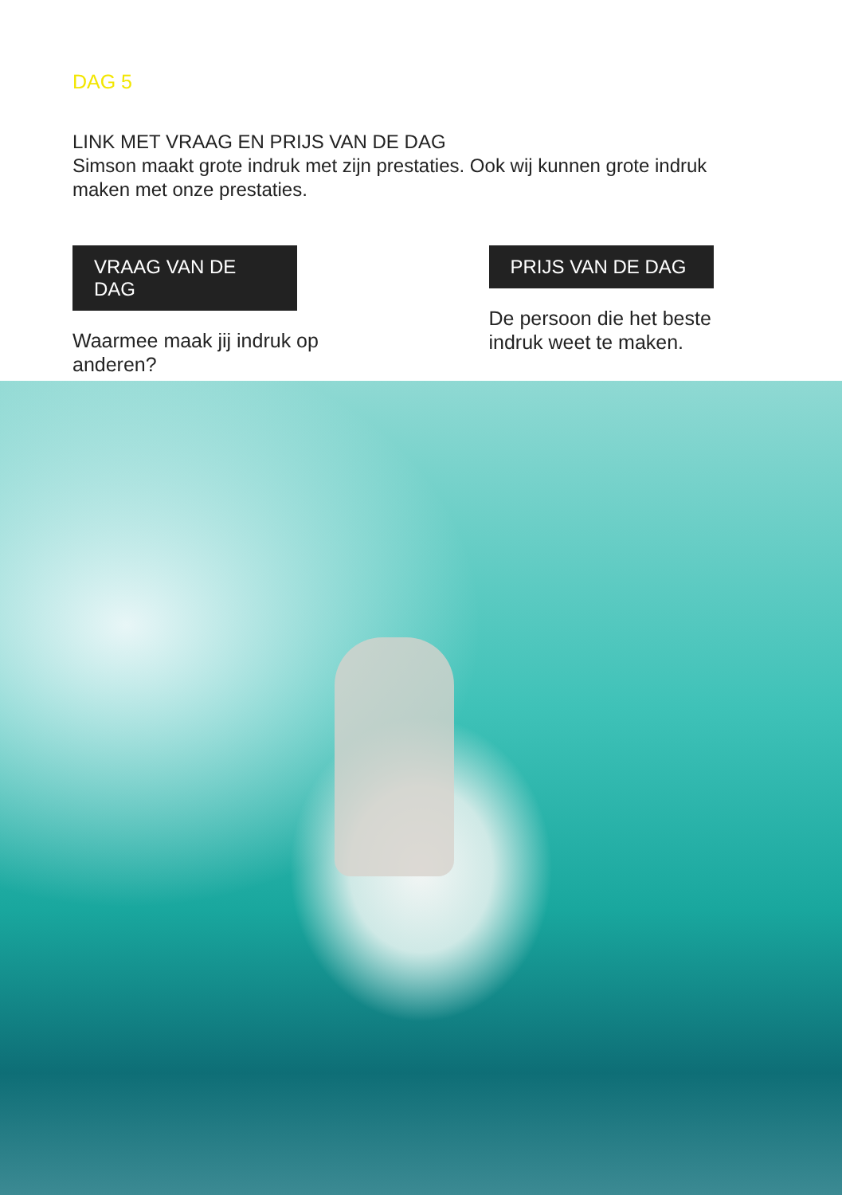DAG 5
LINK MET VRAAG EN PRIJS VAN DE DAG
Simson maakt grote indruk met zijn prestaties. Ook wij kunnen grote indruk maken met onze prestaties.
VRAAG VAN DE DAG
Waarmee maak jij indruk op anderen?
PRIJS VAN DE DAG
De persoon die het beste indruk weet te maken.